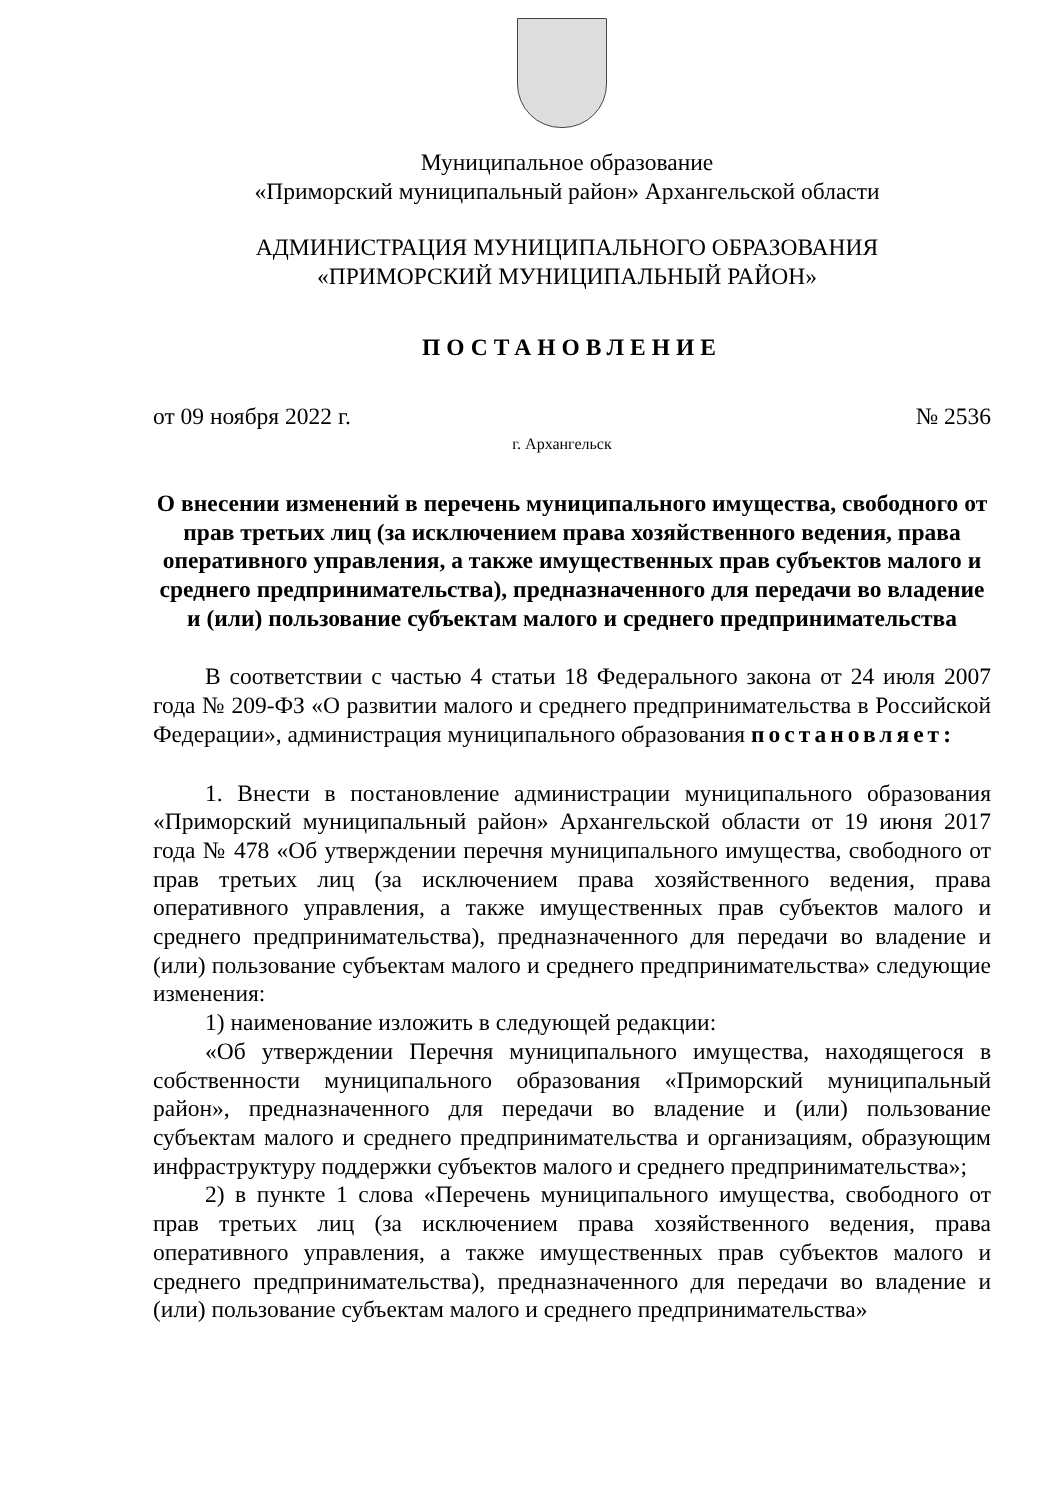Муниципальное образование
«Приморский муниципальный район» Архангельской области
АДМИНИСТРАЦИЯ МУНИЦИПАЛЬНОГО ОБРАЗОВАНИЯ
«ПРИМОРСКИЙ МУНИЦИПАЛЬНЫЙ РАЙОН»
ПОСТАНОВЛЕНИЕ
от 09 ноября 2022 г. № 2536
г. Архангельск
О внесении изменений в перечень муниципального имущества, свободного от прав третьих лиц (за исключением права хозяйственного ведения, права оперативного управления, а также имущественных прав субъектов малого и среднего предпринимательства), предназначенного для передачи во владение и (или) пользование субъектам малого и среднего предпринимательства
В соответствии с частью 4 статьи 18 Федерального закона от 24 июля 2007 года № 209-ФЗ «О развитии малого и среднего предпринимательства в Российской Федерации», администрация муниципального образования постановляет:
1. Внести в постановление администрации муниципального образования «Приморский муниципальный район» Архангельской области от 19 июня 2017 года № 478 «Об утверждении перечня муниципального имущества, свободного от прав третьих лиц (за исключением права хозяйственного ведения, права оперативного управления, а также имущественных прав субъектов малого и среднего предпринимательства), предназначенного для передачи во владение и (или) пользование субъектам малого и среднего предпринимательства» следующие изменения:
1) наименование изложить в следующей редакции:
«Об утверждении Перечня муниципального имущества, находящегося в собственности муниципального образования «Приморский муниципальный район», предназначенного для передачи во владение и (или) пользование субъектам малого и среднего предпринимательства и организациям, образующим инфраструктуру поддержки субъектов малого и среднего предпринимательства»;
2) в пункте 1 слова «Перечень муниципального имущества, свободного от прав третьих лиц (за исключением права хозяйственного ведения, права оперативного управления, а также имущественных прав субъектов малого и среднего предпринимательства), предназначенного для передачи во владение и (или) пользование субъектам малого и среднего предпринимательства»